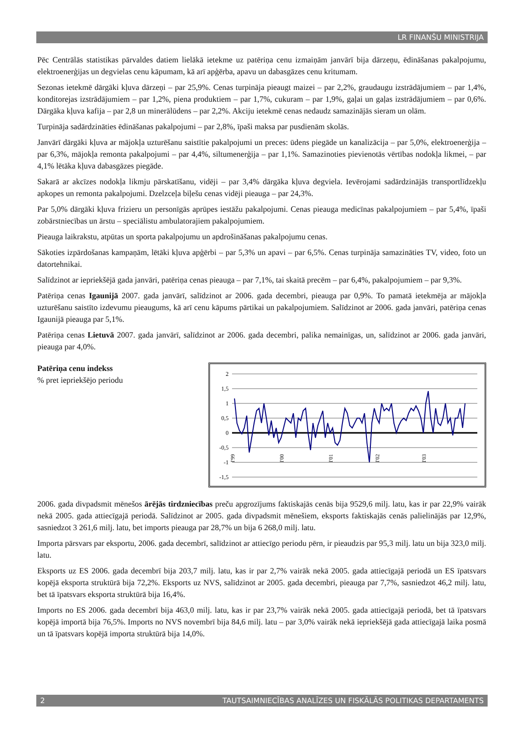LR FINANŠU MINISTRIJA
Pēc Centrālās statistikas pārvaldes datiem lielākā ietekme uz patēriņa cenu izmaiņām janvārī bija dārzeņu, ēdināšanas pakalpojumu, elektroenerģijas un degvielas cenu kāpumam, kā arī apģērba, apavu un dabasgāzes cenu kritumam.
Sezonas ietekmē dārgāki kļuva dārzeņi – par 25,9%. Cenas turpināja pieaugt maizei – par 2,2%, graudaugu izstrādājumiem – par 1,4%, konditorejas izstrādājumiem – par 1,2%, piena produktiem – par 1,7%, cukuram – par 1,9%, gaļai un gaļas izstrādājumiem – par 0,6%. Dārgāka kļuva kafija – par 2,8 un minerālūdens – par 2,2%. Akciju ietekmē cenas nedaudz samazinājās sieram un olām.
Turpināja sadārdzināties ēdināšanas pakalpojumi – par 2,8%, īpaši maksa par pusdienām skolās.
Janvārī dārgāki kļuva ar mājokļa uzturēšanu saistītie pakalpojumi un preces: ūdens piegāde un kanalizācija – par 5,0%, elektroenerģija – par 6,3%, mājokļa remonta pakalpojumi – par 4,4%, siltumenerģija – par 1,1%. Samazinoties pievienotās vērtības nodokļa likmei, – par 4,1% lētāka kļuva dabasgāzes piegāde.
Sakarā ar akcīzes nodokļa likmju pārskatīšanu, vidēji – par 3,4% dārgāka kļuva degviela. Ievērojami sadārdzinājās transportlīdzekļu apkopes un remonta pakalpojumi. Dzelzceļa biļešu cenas vidēji pieauga – par 24,3%.
Par 5,0% dārgāki kļuva frizieru un personīgās aprūpes iestāžu pakalpojumi. Cenas pieauga medicīnas pakalpojumiem – par 5,4%, īpaši zobārstniecības un ārstu – speciālistu ambulatorajiem pakalpojumiem.
Pieauga laikrakstu, atpūtas un sporta pakalpojumu un apdrošināšanas pakalpojumu cenas.
Sākoties izpārdošanas kampaņām, lētāki kļuva apģērbi – par 5,3% un apavi – par 6,5%. Cenas turpināja samazināties TV, video, foto un datortehnikai.
Salīdzinot ar iepriekšējā gada janvāri, patēriņa cenas pieauga – par 7,1%, tai skaitā precēm – par 6,4%, pakalpojumiem – par 9,3%.
Patēriņa cenas Igaunijā 2007. gada janvārī, salīdzinot ar 2006. gada decembri, pieauga par 0,9%. To pamatā ietekmēja ar mājokļa uzturēšanu saistīto izdevumu pieaugums, kā arī cenu kāpums pārtikai un pakalpojumiem. Salīdzinot ar 2006. gada janvāri, patēriņa cenas Igaunijā pieauga par 5,1%.
Patēriņa cenas Lietuvā 2007. gada janvārī, salīdzinot ar 2006. gada decembri, palika nemainīgas, un, salīdzinot ar 2006. gada janvāri, pieauga par 4,0%.
Patēriņa cenu indekss
% pret iepriekšējo periodu
2
1,5
1
0,5
0
-0,5
-1
-1,5
I'99
I'00
I'01
I'02
I'03
2006. gada divpadsmit mēnešos ārējās tirdzniecības preču apgrozījums faktiskajās cenās bija 9529,6 milj. latu, kas ir par 22,9% vairāk nekā 2005. gada attiecīgajā periodā. Salīdzinot ar 2005. gada divpadsmit mēnešiem, eksports faktiskajās cenās palielinājās par 12,9%, sasniedzot 3 261,6 milj. latu, bet imports pieauga par 28,7% un bija 6 268,0 milj. latu.
Importa pārsvars par eksportu, 2006. gada decembrī, salīdzinot ar attiecīgo periodu pērn, ir pieaudzis par 95,3 milj. latu un bija 323,0 milj. latu.
Eksports uz ES 2006. gada decembrī bija 203,7 milj. latu, kas ir par 2,7% vairāk nekā 2005. gada attiecīgajā periodā un ES īpatsvars kopējā eksporta struktūrā bija 72,2%. Eksports uz NVS, salīdzinot ar 2005. gada decembri, pieauga par 7,7%, sasniedzot 46,2 milj. latu, bet tā īpatsvars eksporta struktūrā bija 16,4%.
Imports no ES 2006. gada decembrī bija 463,0 milj. latu, kas ir par 23,7% vairāk nekā 2005. gada attiecīgajā periodā, bet tā īpatsvars kopējā importā bija 76,5%. Imports no NVS novembrī bija 84,6 milj. latu – par 3,0% vairāk nekā iepriekšējā gada attiecīgajā laika posmā un tā īpatsvars kopējā importa struktūrā bija 14,0%.
2 TAUTSAIMNIECĪBAS ANALĪZES UN FISKĀLĀS POLITIKAS DEPARTAMENTS